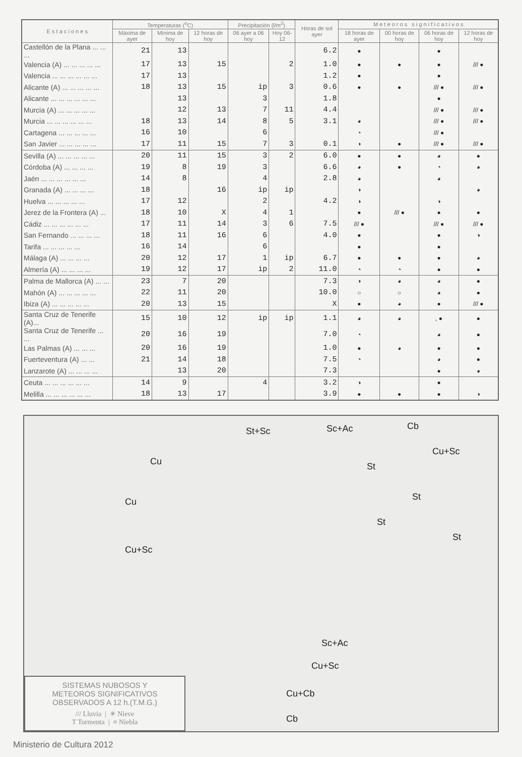| E s t a c i o n e s | Temperaturas (<sup>o</sup>C) | | | Precipitación (l/m<sup>2</sup>) | | Horas de sol ayer | M e t e o r o s s i g n i f i c a t i v o s | | | |
| --- | --- | --- | --- | --- | --- | --- | --- | --- | --- | --- |
| | Máxima de ayer | Mínima de hoy | 12 horas de hoy | 06 ayer a 06 hoy | Hoy 06-12 | | 18 horas de ayer | 00 horas de hoy | 06 horas de hoy | 12 horas de hoy |
| Castellón de la Plana ... ... ... | 21 | 13 | | | | 6.2 | ● | | ● | |
| Valencia (A) ... ... ... ... ... | 17 | 13 | 15 | | 2 | 1.0 | ● | ● | ● | /// ● |
| Valencia ... ... ... ... ... ... | 17 | 13 | | | | 1.2 | ● | | ● | |
| Alicante (A) ... ... ... ... ... | 18 | 13 | 15 | ip | 3 | 0.6 | ● | ● | /// ● | /// ● |
| Alicante ... ... ... ... ... ... | | 13 | | 3 | | 1.8 | | | ● | |
| Murcia (A) ... ... ... ... ... | | 12 | 13 | 7 | 11 | 4.4 | | | /// ● | /// ● |
| Murcia ... ... ... ... ... ... | 18 | 13 | 14 | 8 | 5 | 3.1 | ◕ | | /// ● | /// ● |
| Cartagena ... ... ... ... ... | 16 | 10 | | 6 | | | ◔ | | /// ● | |
| San Javier ... ... ... ... ... | 17 | 11 | 15 | 7 | 3 | 0.1 | ◑ | ● | /// ● | /// ● |
| Sevilla (A) ... ... ... ... ... | 20 | 11 | 15 | 3 | 2 | 6.0 | ● | ● | ◕ | ● |
| Córdoba (A) ... ... ... ... | 19 | 8 | 19 | 3 | | 6.6 | ◕ | ● | ◔ | ◕ |
| Jaén ... ... ... ... ... ... | 14 | 8 | | 4 | | 2.8 | ◕ | | ◕ | |
| Granada (A) ... ... ... ... | 18 | | 16 | ip | ip | | ◑ | | | ◕ |
| Huelva ... ... ... ... ... | 17 | 12 | | 2 | | 4.2 | ◑ | | ◑ | |
| Jerez de la Frontera (A) ... | 18 | 10 | X | 4 | 1 | | ● | /// ● | ● | ● |
| Cádiz ... ... ... ... ... ... | 17 | 11 | 14 | 3 | 6 | 7.5 | /// ● | | /// ● | /// ● |
| San Fernando ... ... ... ... | 18 | 11 | 16 | 6 | | 4.0 | ● | | ● | ◑ |
| Tarifa ... ... ... ... ... | 16 | 14 | | 6 | | | ● | | ● | |
| Málaga (A) ... ... ... ... | 20 | 12 | 17 | 1 | ip | 6.7 | ● | ● | ● | ◕ |
| Almería (A) ... ... ... ... | 19 | 12 | 17 | ip | 2 | 11.0 | ◔ | ◔ | ● | ● |
| Palma de Mallorca (A) ... ... | 23 | 7 | 20 | | | 7.3 | ◑ | ◕ | ◕ | ● |
| Mahón (A) ... ... ... ... ... | 22 | 11 | 20 | | | 10.0 | ○ | ○ | ◕ | ● |
| Ibiza (A) ... ... ... ... ... | 20 | 13 | 15 | | | X | ● | ◕ | ● | /// ● |
| Santa Cruz de Tenerife (A)... | 15 | 10 | 12 | ip | ip | 1.1 | ◕ | ◕ | , ● | ● |
| Santa Cruz de Tenerife ... ... | 20 | 16 | 19 | | | 7.0 | ◔ | | ◕ | ● |
| Las Palmas (A) ... ... ... | 20 | 16 | 19 | | | 1.0 | ● | ◕ | ● | ● |
| Fuerteventura (A) ... ... | 21 | 14 | 18 | | | 7.5 | ◔ | | ◕ | ● |
| Lanzarote (A) ... ... ... ... | | 13 | 20 | | | 7.3 | | | ● | ◕ |
| Ceuta ... ... ... ... ... ... | 14 | 9 | | 4 | | 3.2 | ◑ | | ● | |
| Melilla ... ... ... ... ... ... | 18 | 13 | 17 | | | 3.9 | ● | ● | ● | ◑ |
St+Sc Sc+Ac Cb
Cu+Sc
Cu St
St Cu
St
St
Cu+Sc
Sc+Ac
Cu+Sc
Cu+Cb
Cb
SISTEMAS NUBOSOS Y
METEOROS SIGNIFICATIVOS
OBSERVADOS A 12 h.(T.M.G.)
/// Lluvia | ✳ Nieve
T Tormenta | ≡ Niebla
Ministerio de Cultura 2012